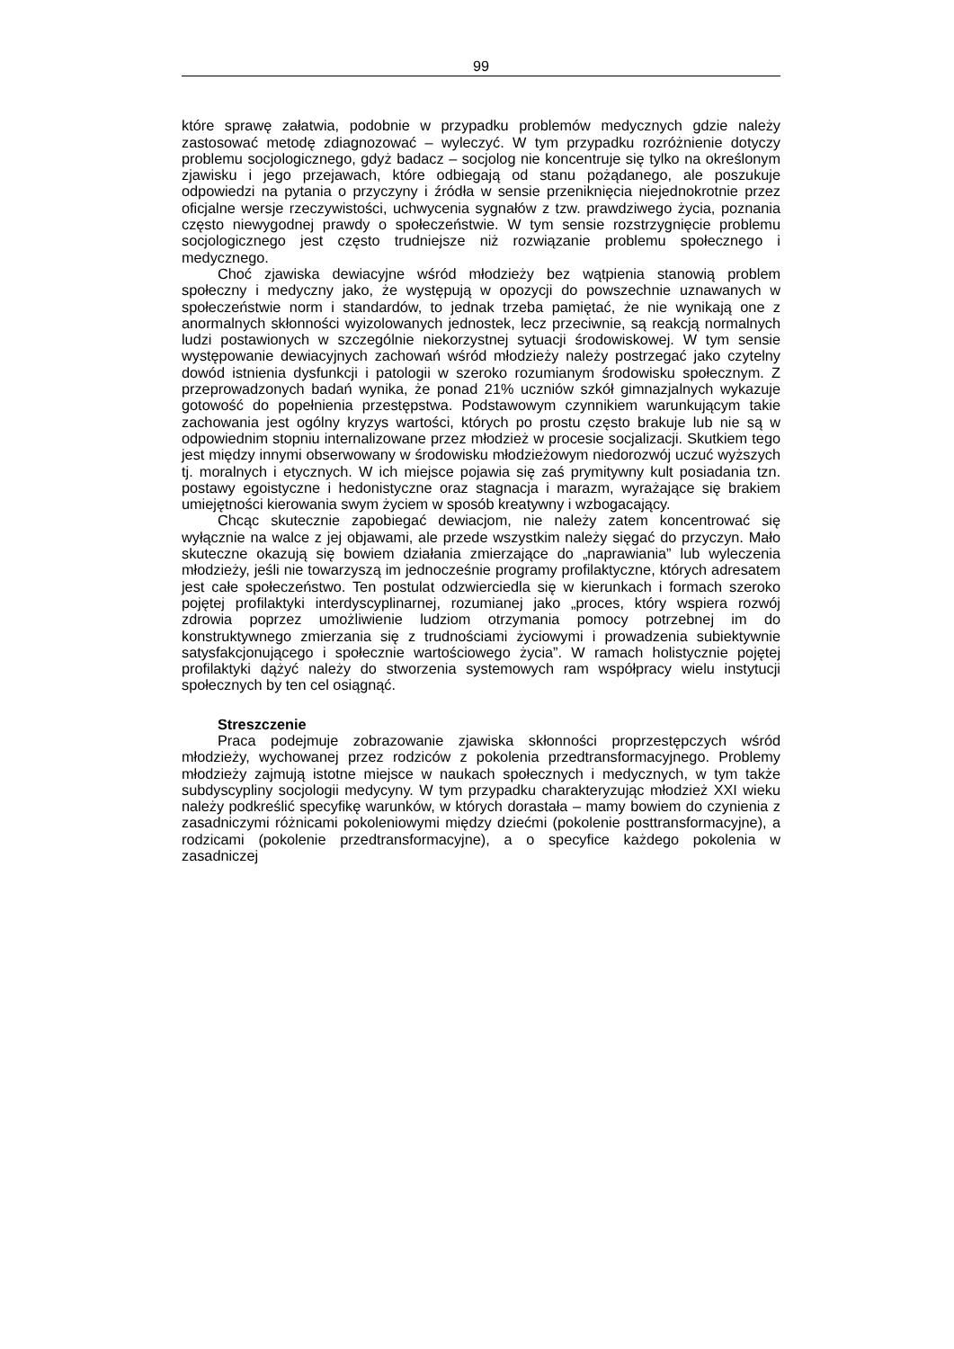99
które sprawę załatwia, podobnie w przypadku problemów medycznych gdzie należy zastosować metodę zdiagnozować – wyleczyć. W tym przypadku rozróżnienie dotyczy problemu socjologicznego, gdyż badacz – socjolog nie koncentruje się tylko na określonym zjawisku i jego przejawach, które odbiegają od stanu pożądanego, ale poszukuje odpowiedzi na pytania o przyczyny i źródła w sensie przeniknięcia niejednokrotnie przez oficjalne wersje rzeczywistości, uchwycenia sygnałów z tzw. prawdziwego życia, poznania często niewygodnej prawdy o społeczeństwie. W tym sensie rozstrzygnięcie problemu socjologicznego jest często trudniejsze niż rozwiązanie problemu społecznego i medycznego.
Choć zjawiska dewiacyjne wśród młodzieży bez wątpienia stanowią problem społeczny i medyczny jako, że występują w opozycji do powszechnie uznawanych w społeczeństwie norm i standardów, to jednak trzeba pamiętać, że nie wynikają one z anormalnych skłonności wyizolowanych jednostek, lecz przeciwnie, są reakcją normalnych ludzi postawionych w szczególnie niekorzystnej sytuacji środowiskowej. W tym sensie występowanie dewiacyjnych zachowań wśród młodzieży należy postrzegać jako czytelny dowód istnienia dysfunkcji i patologii w szeroko rozumianym środowisku społecznym. Z przeprowadzonych badań wynika, że ponad 21% uczniów szkół gimnazjalnych wykazuje gotowość do popełnienia przestępstwa. Podstawowym czynnikiem warunkującym takie zachowania jest ogólny kryzys wartości, których po prostu często brakuje lub nie są w odpowiednim stopniu internalizowane przez młodzież w procesie socjalizacji. Skutkiem tego jest między innymi obserwowany w środowisku młodzieżowym niedorozwój uczuć wyższych tj. moralnych i etycznych. W ich miejsce pojawia się zaś prymitywny kult posiadania tzn. postawy egoistyczne i hedonistyczne oraz stagnacja i marazm, wyrażające się brakiem umiejętności kierowania swym życiem w sposób kreatywny i wzbogacający.
Chcąc skutecznie zapobiegać dewiacjom, nie należy zatem koncentrować się wyłącznie na walce z jej objawami, ale przede wszystkim należy sięgać do przyczyn. Mało skuteczne okazują się bowiem działania zmierzające do „naprawiania” lub wyleczenia młodzieży, jeśli nie towarzyszą im jednocześnie programy profilaktyczne, których adresatem jest całe społeczeństwo. Ten postulat odzwierciedla się w kierunkach i formach szeroko pojętej profilaktyki interdyscyplinarnej, rozumianej jako „proces, który wspiera rozwój zdrowia poprzez umożliwienie ludziom otrzymania pomocy potrzebnej im do konstruktywnego zmierzania się z trudnościami życiowymi i prowadzenia subiektywnie satysfakcjonującego i społecznie wartościowego życia”. W ramach holistycznie pojętej profilaktyki dążyć należy do stworzenia systemowych ram współpracy wielu instytucji społecznych by ten cel osiągnąć.
Streszczenie
Praca podejmuje zobrazowanie zjawiska skłonności proprzestępczych wśród młodzieży, wychowanej przez rodziców z pokolenia przedtransformacyjnego. Problemy młodzieży zajmują istotne miejsce w naukach społecznych i medycznych, w tym także subdyscypliny socjologii medycyny. W tym przypadku charakteryzując młodzież XXI wieku należy podkreślić specyfikę warunków, w których dorastała – mamy bowiem do czynienia z zasadniczymi różnicami pokoleniowymi między dziećmi (pokolenie posttransformacyjne), a rodzicami (pokolenie przedtransformacyjne), a o specyfice każdego pokolenia w zasadniczej